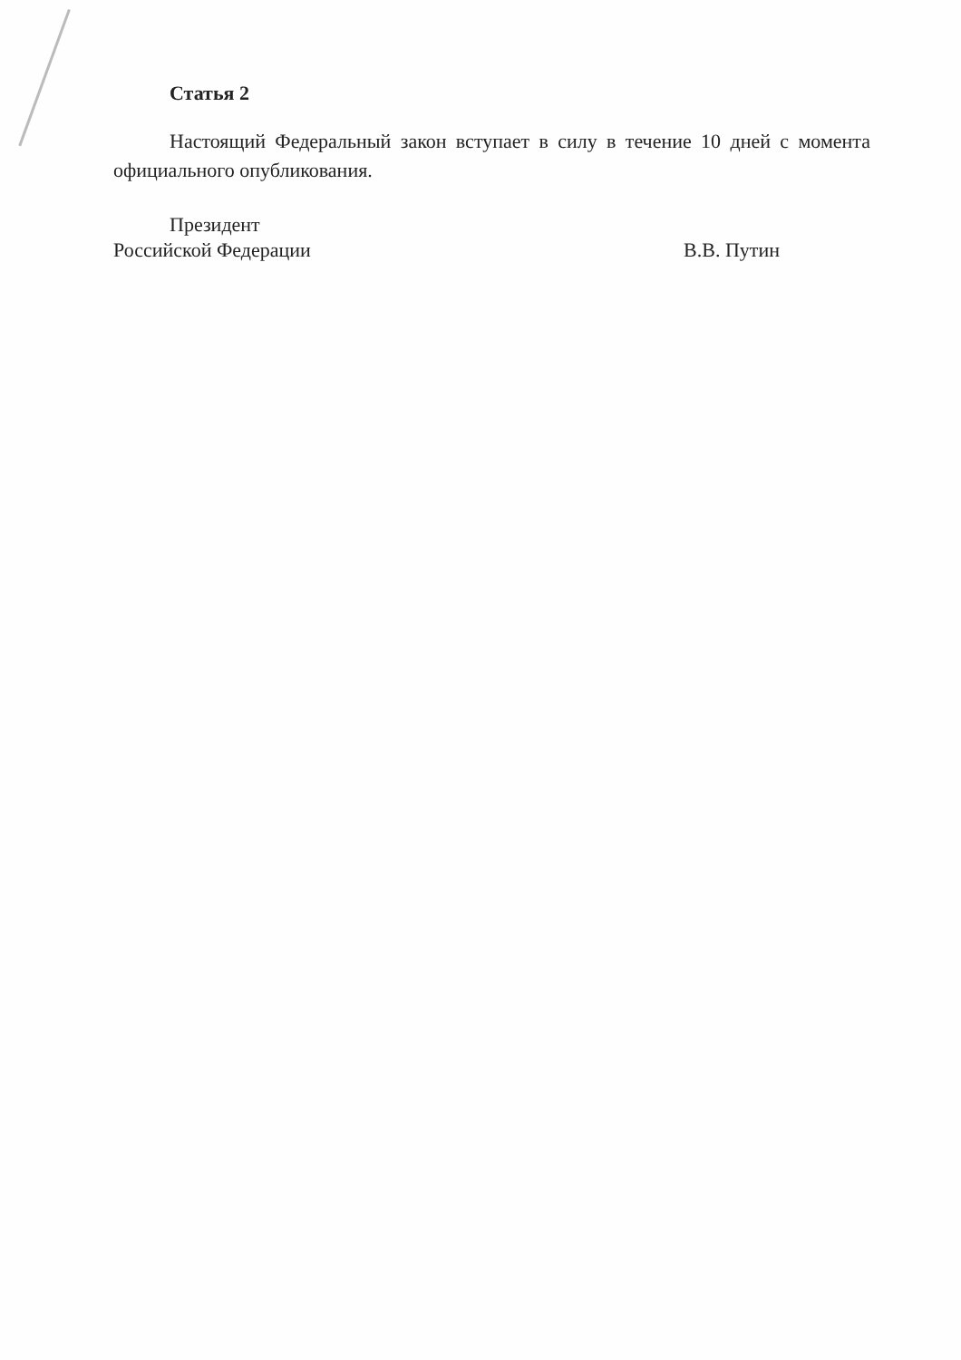Статья 2
Настоящий Федеральный закон вступает в силу в течение 10 дней с момента официального опубликования.
Президент
Российской Федерации
В.В. Путин